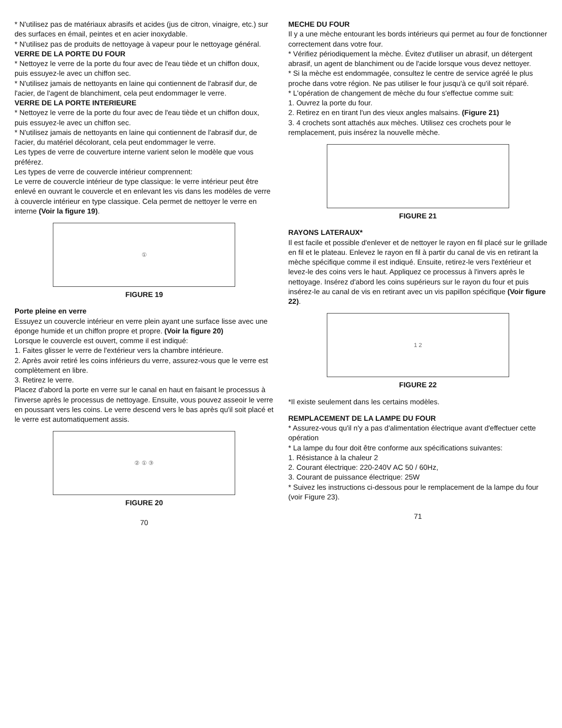* N'utilisez pas de matériaux abrasifs et acides (jus de citron, vinaigre, etc.) sur des surfaces en émail, peintes et en acier inoxydable.
* N'utilisez pas de produits de nettoyage à vapeur pour le nettoyage général.
VERRE DE LA PORTE DU FOUR
* Nettoyez le verre de la porte du four avec de l'eau tiède et un chiffon doux, puis essuyez-le avec un chiffon sec.
* N'utilisez jamais de nettoyants en laine qui contiennent de l'abrasif dur, de l'acier, de l'agent de blanchiment, cela peut endommager le verre.
VERRE DE LA PORTE INTERIEURE
* Nettoyez le verre de la porte du four avec de l'eau tiède et un chiffon doux, puis essuyez-le avec un chiffon sec.
* N'utilisez jamais de nettoyants en laine qui contiennent de l'abrasif dur, de l'acier, du matériel décolorant, cela peut endommager le verre.
Les types de verre de couverture interne varient selon le modèle que vous préférez.
Les types de verre de couvercle intérieur comprennent:
Le verre de couvercle intérieur de type classique: le verre intérieur peut être enlevé en ouvrant le couvercle et en enlevant les vis dans les modèles de verre à couvercle intérieur en type classique. Cela permet de nettoyer le verre en interne (Voir la figure 19).
①
FIGURE 19
Porte pleine en verre
Essuyez un couvercle intérieur en verre plein ayant une surface lisse avec une éponge humide et un chiffon propre et propre. (Voir la figure 20)
Lorsque le couvercle est ouvert, comme il est indiqué:
1. Faites glisser le verre de l'extérieur vers la chambre intérieure.
2. Après avoir retiré les coins inférieurs du verre, assurez-vous que le verre est complètement en libre.
3. Retirez le verre.
Placez d'abord la porte en verre sur le canal en haut en faisant le processus à l'inverse après le processus de nettoyage. Ensuite, vous pouvez asseoir le verre en poussant vers les coins. Le verre descend vers le bas après qu'il soit placé et le verre est automatiquement assis.
② ① ③
FIGURE 20
70
MECHE DU FOUR
Il y a une mèche entourant les bords intérieurs qui permet au four de fonctionner correctement dans votre four.
* Vérifiez périodiquement la mèche. Évitez d'utiliser un abrasif, un détergent abrasif, un agent de blanchiment ou de l'acide lorsque vous devez nettoyer.
* Si la mèche est endommagée, consultez le centre de service agréé le plus proche dans votre région. Ne pas utiliser le four jusqu'à ce qu'il soit réparé.
* L'opération de changement de mèche du four s'effectue comme suit:
1. Ouvrez la porte du four.
2. Retirez en en tirant l'un des vieux angles malsains. (Figure 21)
3. 4 crochets sont attachés aux mèches. Utilisez ces crochets pour le remplacement, puis insérez la nouvelle mèche.
FIGURE 21
RAYONS LATERAUX*
Il est facile et possible d'enlever et de nettoyer le rayon en fil placé sur le grillade en fil et le plateau. Enlevez le rayon en fil à partir du canal de vis en retirant la mèche spécifique comme il est indiqué. Ensuite, retirez-le vers l'extérieur et levez-le des coins vers le haut. Appliquez ce processus à l'invers après le nettoyage. Insérez d'abord les coins supérieurs sur le rayon du four et puis insérez-le au canal de vis en retirant avec un vis papillon spécifique (Voir figure 22).
1 2
FIGURE 22
*Il existe seulement dans les certains modèles.
REMPLACEMENT DE LA LAMPE DU FOUR
* Assurez-vous qu'il n'y a pas d'alimentation électrique avant d'effectuer cette opération
* La lampe du four doit être conforme aux spécifications suivantes:
1. Résistance à la chaleur 2
2. Courant électrique: 220-240V AC 50 / 60Hz,
3. Courant de puissance électrique: 25W
* Suivez les instructions ci-dessous pour le remplacement de la lampe du four (voir Figure 23).
71